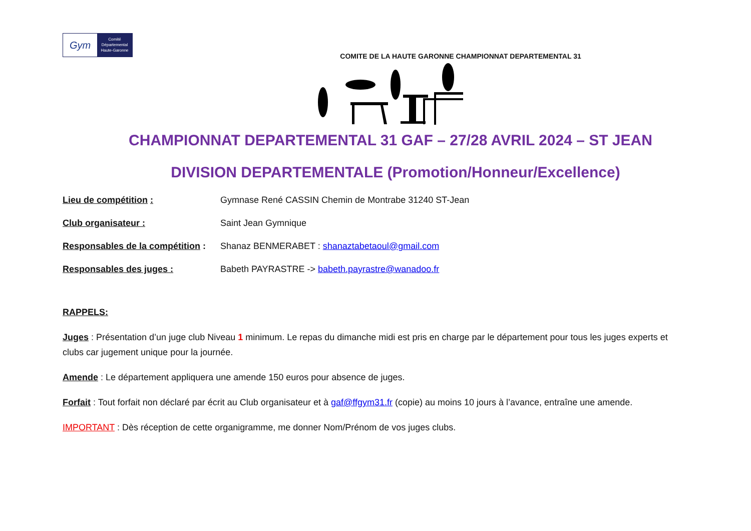Gym
Comité
Départemental
Haute-Garonne
COMITE DE LA HAUTE GARONNE CHAMPIONNAT DEPARTEMENTAL 31
CHAMPIONNAT DEPARTEMENTAL 31 GAF – 27/28 AVRIL 2024 – ST JEAN
DIVISION DEPARTEMENTALE (Promotion/Honneur/Excellence)
Lieu de compétition : Gymnase René CASSIN Chemin de Montrabe 31240 ST-Jean
Club organisateur : Saint Jean Gymnique
Responsables de la compétition : Shanaz BENMERABET : shanaztabetaoul@gmail.com
Responsables des juges : Babeth PAYRASTRE -> babeth.payrastre@wanadoo.fr
RAPPELS:
Juges : Présentation d’un juge club Niveau 1 minimum. Le repas du dimanche midi est pris en charge par le département pour tous les juges experts et clubs car jugement unique pour la journée.
Amende : Le département appliquera une amende 150 euros pour absence de juges.
Forfait : Tout forfait non déclaré par écrit au Club organisateur et à gaf@ffgym31.fr (copie) au moins 10 jours à l’avance, entraîne une amende.
IMPORTANT : Dès réception de cette organigramme, me donner Nom/Prénom de vos juges clubs.